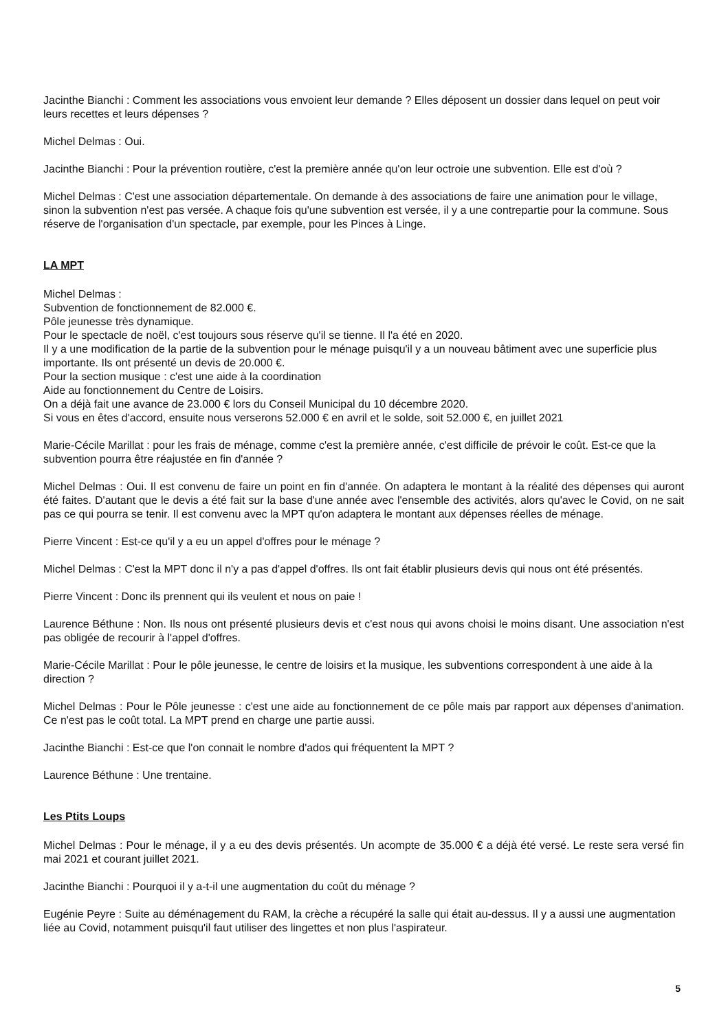Jacinthe Bianchi : Comment les associations vous envoient leur demande ? Elles déposent un dossier dans lequel on peut voir leurs recettes et leurs dépenses ?
Michel Delmas : Oui.
Jacinthe Bianchi : Pour la prévention routière, c'est la première année qu'on leur octroie une subvention. Elle est d'où ?
Michel Delmas : C'est une association départementale. On demande à des associations de faire une animation pour le village, sinon la subvention n'est pas versée. A chaque fois qu'une subvention est versée, il y a une contrepartie pour la commune. Sous réserve de l'organisation d'un spectacle, par exemple, pour les Pinces à Linge.
LA MPT
Michel Delmas :
Subvention de fonctionnement de 82.000 €.
Pôle jeunesse très dynamique.
Pour le spectacle de noël, c'est toujours sous réserve qu'il se tienne. Il l'a été en 2020.
Il y a une modification de la partie de la subvention pour le ménage puisqu'il y a un nouveau bâtiment avec une superficie plus importante. Ils ont présenté un devis de 20.000 €.
Pour la section musique : c'est une aide à la coordination
Aide au fonctionnement du Centre de Loisirs.
On a déjà fait une avance de 23.000 € lors du Conseil Municipal du 10 décembre 2020.
Si vous en êtes d'accord, ensuite nous verserons 52.000 € en avril et le solde, soit 52.000 €, en juillet 2021
Marie-Cécile Marillat : pour les frais de ménage, comme c'est la première année, c'est difficile de prévoir le coût. Est-ce que la subvention pourra être réajustée en fin d'année ?
Michel Delmas : Oui. Il est convenu de faire un point en fin d'année. On adaptera le montant à la réalité des dépenses qui auront été faites. D'autant que le devis a été fait sur la base d'une année avec l'ensemble des activités, alors qu'avec le Covid, on ne sait pas ce qui pourra se tenir. Il est convenu avec la MPT qu'on adaptera le montant aux dépenses réelles de ménage.
Pierre Vincent : Est-ce qu'il y a eu un appel d'offres pour le ménage ?
Michel Delmas : C'est la MPT donc il n'y a pas d'appel d'offres. Ils ont fait établir plusieurs devis qui nous ont été présentés.
Pierre Vincent : Donc ils prennent qui ils veulent et nous on paie !
Laurence Béthune : Non. Ils nous ont présenté plusieurs devis et c'est nous qui avons choisi le moins disant. Une association n'est pas obligée de recourir à l'appel d'offres.
Marie-Cécile Marillat : Pour le pôle jeunesse, le centre de loisirs et la musique, les subventions correspondent à une aide à la direction ?
Michel Delmas : Pour le Pôle jeunesse : c'est une aide au fonctionnement de ce pôle mais par rapport aux dépenses d'animation. Ce n'est pas le coût total. La MPT prend en charge une partie aussi.
Jacinthe Bianchi : Est-ce que l'on connait le nombre d'ados qui fréquentent la MPT ?
Laurence Béthune : Une trentaine.
Les Ptits Loups
Michel Delmas : Pour le ménage, il y a eu des devis présentés. Un acompte de 35.000 € a déjà été versé. Le reste sera versé fin mai 2021 et courant juillet 2021.
Jacinthe Bianchi : Pourquoi il y a-t-il une augmentation du coût du ménage ?
Eugénie Peyre : Suite au déménagement du RAM, la crèche a récupéré la salle qui était au-dessus. Il y a aussi une augmentation liée au Covid, notamment puisqu'il faut utiliser des lingettes et non plus l'aspirateur.
5